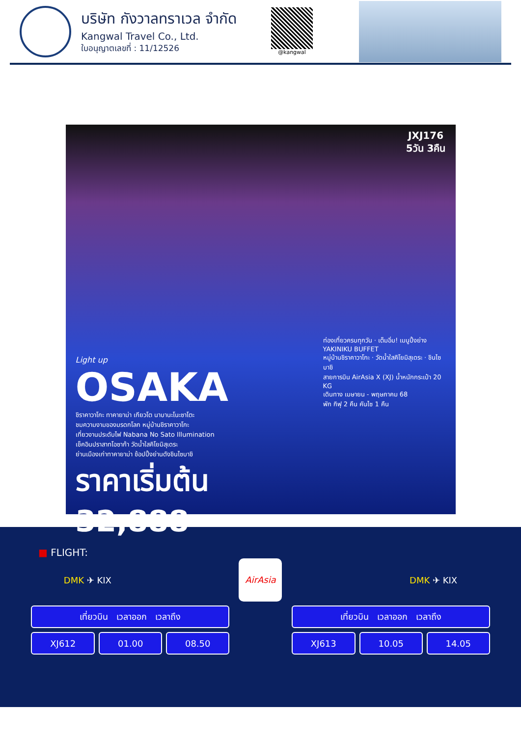บริษัท กังวาลทราเวล จำกัด
Kangwal Travel Co., Ltd.
ใบอนุญาตเลขที่ : 11/12526
@kangwal
JXJ176
5วัน 3คืน
Light up
OSAKA
ชิราคาวาโกะ ทาคายาม่า เกียวโต นาบานะโนะซาโตะ
ชมความงามของมรดกโลก หมู่บ้านชิราคาวาโกะ
เที่ยวงานประดับไฟ Nabana No Sato Illumination
เช็คอินปราสาทโอซาก้า วัดน้ำใสคิโยมิสุเดระ
ย่านเมืองเก่าทาคายาม่า ช้อปปิ้งย่านดังชินไซบาชิ
ราคาเริ่มต้น 32,888
ท่องเที่ยวครบทุกวัน · เต็มอิ่ม! เมนูปิ้งย่าง YAKINIKU BUFFET
หมู่บ้านชิราคาวาโกะ · วัดน้ำใสคิโยมิสุเดระ · ชินไซบาชิ
สายการบิน AirAsia X (XJ) น้ำหนักกระเป๋า 20 KG
เดินทาง เมษายน - พฤษภาคม 68
พัก กิฟุ 2 คืน คันไซ 1 คืน
■ FLIGHT:
DMK ✈ KIX
AirAsia
DMK ✈ KIX
| เที่ยวบิน เวลาออก เวลาถึง | | |
| --- | --- | --- |
| XJ612 | 01.00 | 08.50 |
| เที่ยวบิน เวลาออก เวลาถึง | | |
| --- | --- | --- |
| XJ613 | 10.05 | 14.05 |